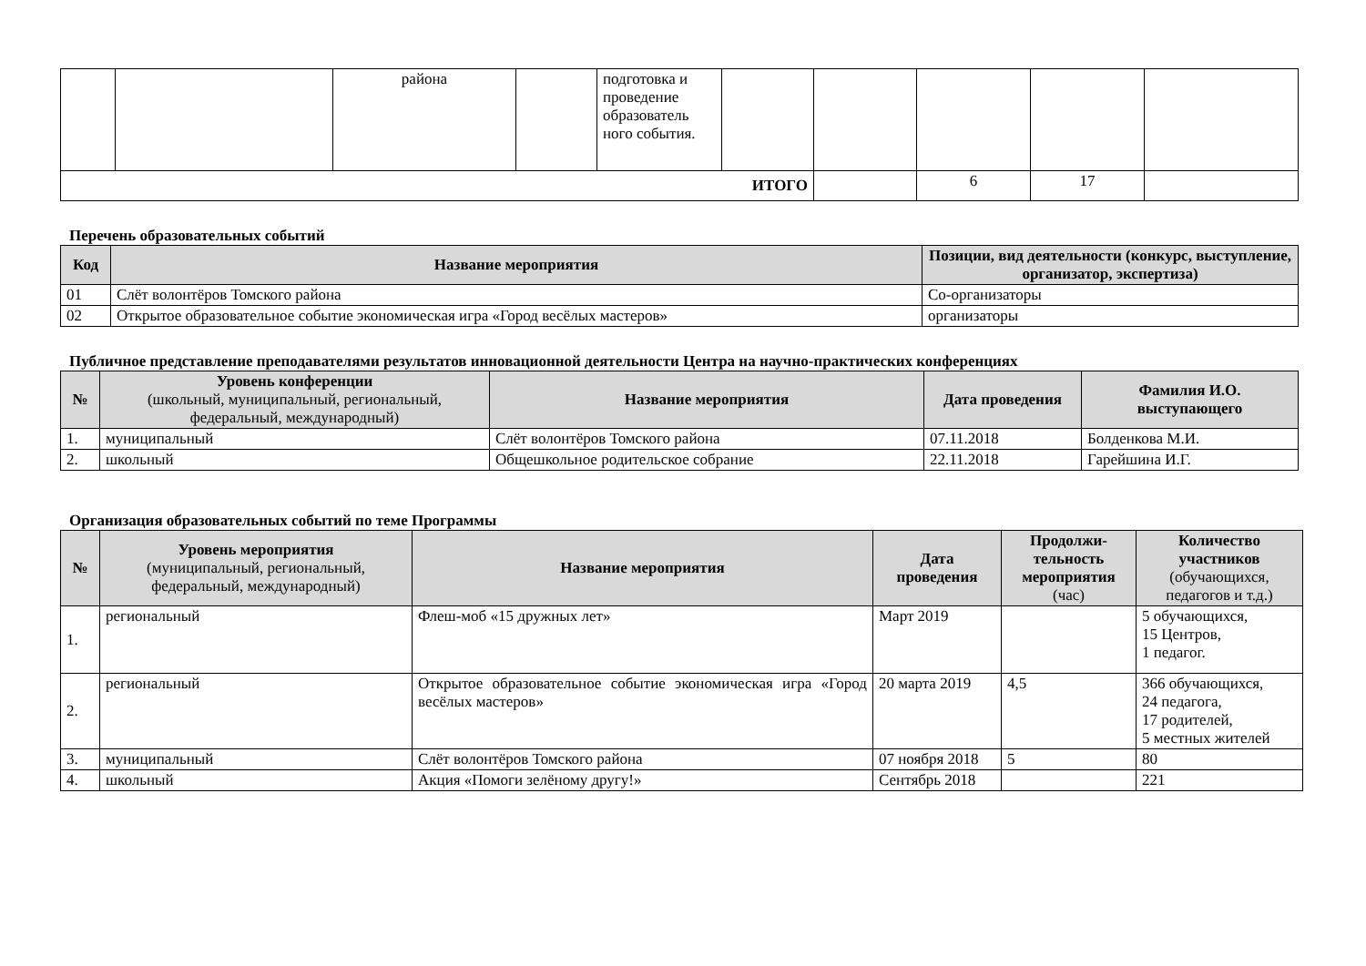| | | района | | подготовка и проведение образователь ного события. | | | | | |
| ИТОГО | | | | | | | 6 | 17 | |
Перечень образовательных событий
| Код | Название мероприятия | Позиции, вид деятельности (конкурс, выступление, организатор, экспертиза) |
| --- | --- | --- |
| 01 | Слёт волонтёров Томского района | Со-организаторы |
| 02 | Открытое образовательное событие экономическая игра «Город весёлых мастеров» | организаторы |
Публичное представление преподавателями результатов инновационной деятельности Центра на научно-практических конференциях
| № | Уровень конференции (школьный, муниципальный, региональный, федеральный, международный) | Название мероприятия | Дата проведения | Фамилия И.О. выступающего |
| --- | --- | --- | --- | --- |
| 1. | муниципальный | Слёт волонтёров Томского района | 07.11.2018 | Болденкова М.И. |
| 2. | школьный | Общешкольное родительское собрание | 22.11.2018 | Гарейшина И.Г. |
Организация образовательных событий по теме Программы
| № | Уровень мероприятия (муниципальный, региональный, федеральный, международный) | Название мероприятия | Дата проведения | Продолжи-тельность мероприятия (час) | Количество участников (обучающихся, педагогов и т.д.) |
| --- | --- | --- | --- | --- | --- |
| 1. | региональный | Флеш-моб «15 дружных лет» | Март 2019 | | 5 обучающихся, 15 Центров, 1 педагог. |
| 2. | региональный | Открытое образовательное событие экономическая игра «Город весёлых мастеров» | 20 марта 2019 | 4,5 | 366 обучающихся, 24 педагога, 17 родителей, 5 местных жителей |
| 3. | муниципальный | Слёт волонтёров Томского района | 07 ноября 2018 | 5 | 80 |
| 4. | школьный | Акция «Помоги зелёному другу!» | Сентябрь 2018 | | 221 |